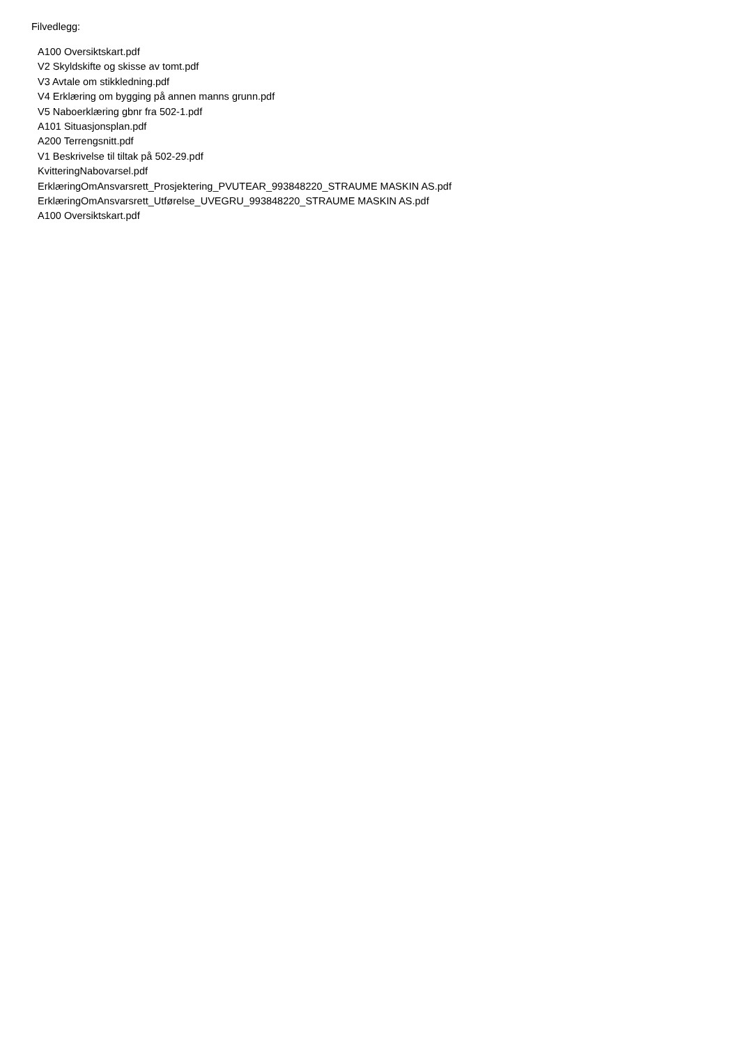Filvedlegg:
A100 Oversiktskart.pdf
V2 Skyldskifte og skisse av tomt.pdf
V3 Avtale om stikkledning.pdf
V4 Erklæring om bygging på annen manns grunn.pdf
V5 Naboerklæring gbnr fra 502-1.pdf
A101 Situasjonsplan.pdf
A200 Terrengsnitt.pdf
V1 Beskrivelse til tiltak på 502-29.pdf
KvitteringNabovarsel.pdf
ErklæringOmAnsvarsrett_Prosjektering_PVUTEAR_993848220_STRAUME MASKIN AS.pdf
ErklæringOmAnsvarsrett_Utførelse_UVEGRU_993848220_STRAUME MASKIN AS.pdf
A100 Oversiktskart.pdf